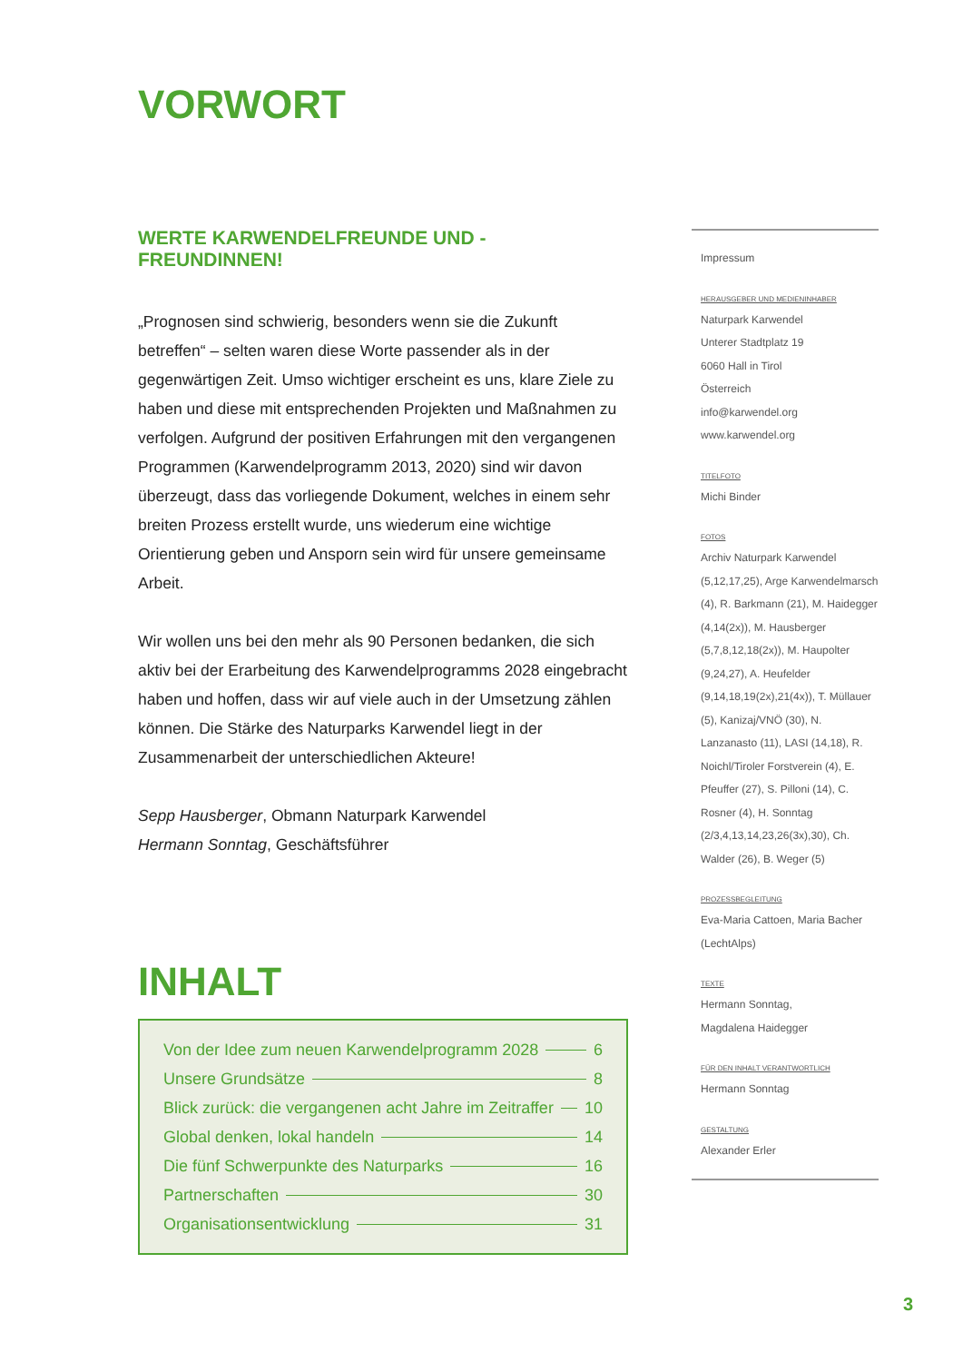VORWORT
WERTE KARWENDELFREUNDE UND -FREUNDINNEN!
„Prognosen sind schwierig, besonders wenn sie die Zukunft betreffen“ – selten waren diese Worte passender als in der gegenwärtigen Zeit. Umso wichtiger erscheint es uns, klare Ziele zu haben und diese mit entsprechenden Projekten und Maßnahmen zu verfolgen. Aufgrund der positiven Erfahrungen mit den vergangenen Programmen (Karwendel­programm 2013, 2020) sind wir davon überzeugt, dass das vorliegende Dokument, welches in einem sehr breiten Prozess erstellt wurde, uns wiederum eine wichtige Orientierung geben und Ansporn sein wird für unsere gemeinsame Arbeit.
Wir wollen uns bei den mehr als 90 Personen bedanken, die sich aktiv bei der Erarbeitung des Karwendelprogramms 2028 eingebracht haben und hoffen, dass wir auf viele auch in der Umsetzung zählen können. Die Stärke des Naturparks Karwendel liegt in der Zusammenarbeit der unterschiedlichen Akteure!
Sepp Hausberger, Obmann Naturpark Karwendel
Hermann Sonntag, Geschäftsführer
INHALT
Von der Idee zum neuen Karwendelprogramm 2028 6
Unsere Grundsätze 8
Blick zurück: die vergangenen acht Jahre im Zeitraffer 10
Global denken, lokal handeln 14
Die fünf Schwerpunkte des Naturparks 16
Partnerschaften 30
Organisationsentwicklung 31
Impressum
HERAUSGEBER UND MEDIENINHABER
Naturpark Karwendel
Unterer Stadtplatz 19
6060 Hall in Tirol
Österreich
info@karwendel.org
www.karwendel.org
TITELFOTO
Michi Binder
FOTOS
Archiv Naturpark Karwendel (5,12,17,25), Arge Karwendelmarsch (4), R. Barkmann (21), M. Haidegger (4,14(2x)), M. Hausberger (5,7,8,12,18(2x)), M. Haupolter (9,24,27), A. Heufelder (9,14,18,19(2x),21(4x)), T. Müllauer (5), Kanizaj/VNÖ (30), N. Lanzanasto (11), LASI (14,18), R. Noichl/Tiroler Forstverein (4), E. Pfeuffer (27), S. Pilloni (14), C. Rosner (4), H. Sonntag (2/3,4,13,14,23,26(3x),30), Ch. Walder (26), B. Weger (5)
PROZESSBEGLEITUNG
Eva-Maria Cattoen, Maria Bacher (LechtAlps)
TEXTE
Hermann Sonntag,
Magdalena Haidegger
FÜR DEN INHALT VERANTWORTLICH
Hermann Sonntag
GESTALTUNG
Alexander Erler
3